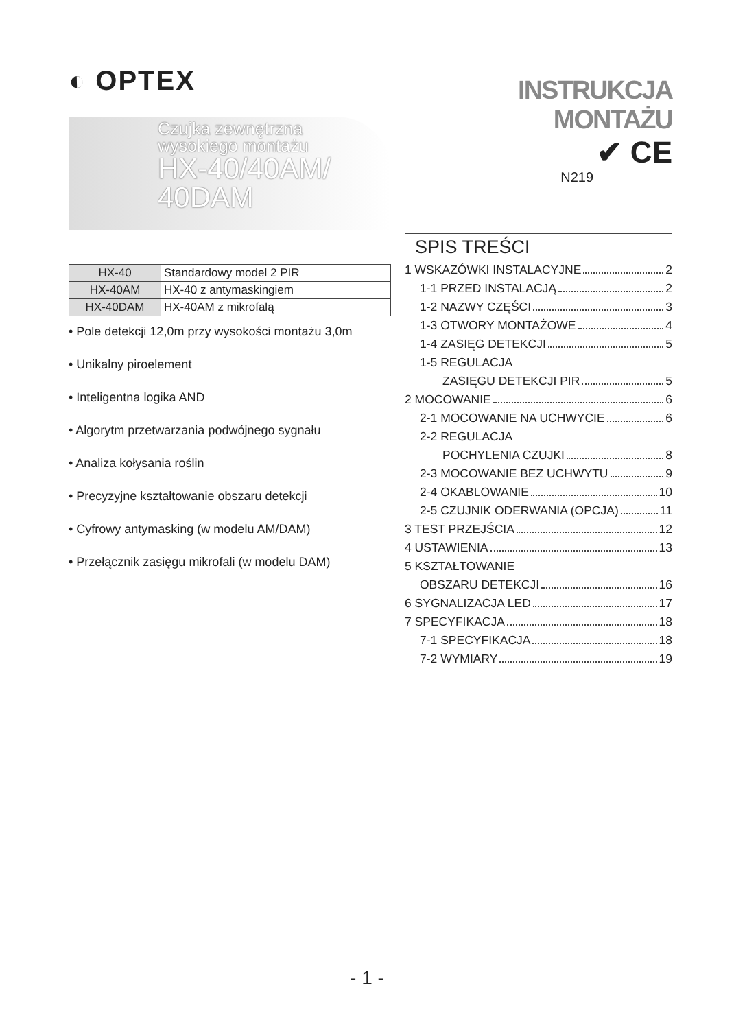◐ OPTEX
Czujka zewnętrzna
wysokiego montażu
HX-40/40AM/
40DAM
| HX-40 | Standardowy model 2 PIR |
| HX-40AM | HX-40 z antymaskingiem |
| HX-40DAM | HX-40AM z mikrofalą |
• Pole detekcji 12,0m przy wysokości montażu 3,0m
• Unikalny piroelement
• Inteligentna logika AND
• Algorytm przetwarzania podwójnego sygnału
• Analiza kołysania roślin
• Precyzyjne kształtowanie obszaru detekcji
• Cyfrowy antymasking (w modelu AM/DAM)
• Przełącznik zasięgu mikrofali (w modelu DAM)
INSTRUKCJA MONTAŻU
✔ CE
N219
SPIS TREŚCI
1 WSKAZÓWKI INSTALACYJNE 2
1-1 PRZED INSTALACJĄ 2
1-2 NAZWY CZĘŚCI 3
1-3 OTWORY MONTAŻOWE 4
1-4 ZASIĘG DETEKCJI 5
1-5 REGULACJA
ZASIĘGU DETEKCJI PIR 5
2 MOCOWANIE 6
2-1 MOCOWANIE NA UCHWYCIE 6
2-2 REGULACJA
POCHYLENIA CZUJKI 8
2-3 MOCOWANIE BEZ UCHWYTU 9
2-4 OKABLOWANIE 10
2-5 CZUJNIK ODERWANIA (OPCJA) 11
3 TEST PRZEJŚCIA 12
4 USTAWIENIA 13
5 KSZTAŁTOWANIE
OBSZARU DETEKCJI 16
6 SYGNALIZACJA LED 17
7 SPECYFIKACJA 18
7-1 SPECYFIKACJA 18
7-2 WYMIARY 19
- 1 -